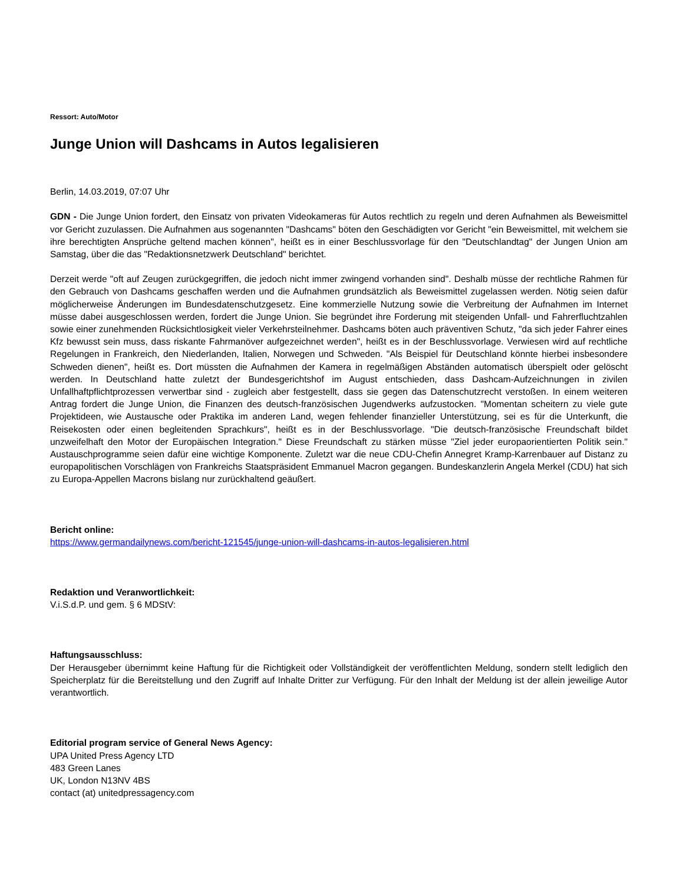Ressort: Auto/Motor
Junge Union will Dashcams in Autos legalisieren
Berlin, 14.03.2019, 07:07 Uhr
GDN - Die Junge Union fordert, den Einsatz von privaten Videokameras für Autos rechtlich zu regeln und deren Aufnahmen als Beweismittel vor Gericht zuzulassen. Die Aufnahmen aus sogenannten "Dashcams" böten den Geschädigten vor Gericht "ein Beweismittel, mit welchem sie ihre berechtigten Ansprüche geltend machen können", heißt es in einer Beschlussvorlage für den "Deutschlandtag" der Jungen Union am Samstag, über die das "Redaktionsnetzwerk Deutschland" berichtet.
Derzeit werde "oft auf Zeugen zurückgegriffen, die jedoch nicht immer zwingend vorhanden sind". Deshalb müsse der rechtliche Rahmen für den Gebrauch von Dashcams geschaffen werden und die Aufnahmen grundsätzlich als Beweismittel zugelassen werden. Nötig seien dafür möglicherweise Änderungen im Bundesdatenschutzgesetz. Eine kommerzielle Nutzung sowie die Verbreitung der Aufnahmen im Internet müsse dabei ausgeschlossen werden, fordert die Junge Union. Sie begründet ihre Forderung mit steigenden Unfall- und Fahrerfluchtzahlen sowie einer zunehmenden Rücksichtlosigkeit vieler Verkehrsteilnehmer. Dashcams böten auch präventiven Schutz, "da sich jeder Fahrer eines Kfz bewusst sein muss, dass riskante Fahrmanöver aufgezeichnet werden", heißt es in der Beschlussvorlage. Verwiesen wird auf rechtliche Regelungen in Frankreich, den Niederlanden, Italien, Norwegen und Schweden. "Als Beispiel für Deutschland könnte hierbei insbesondere Schweden dienen", heißt es. Dort müssten die Aufnahmen der Kamera in regelmäßigen Abständen automatisch überspielt oder gelöscht werden. In Deutschland hatte zuletzt der Bundesgerichtshof im August entschieden, dass Dashcam-Aufzeichnungen in zivilen Unfallhaftpflichtprozessen verwertbar sind - zugleich aber festgestellt, dass sie gegen das Datenschutzrecht verstoßen. In einem weiteren Antrag fordert die Junge Union, die Finanzen des deutsch-französischen Jugendwerks aufzustocken. "Momentan scheitern zu viele gute Projektideen, wie Austausche oder Praktika im anderen Land, wegen fehlender finanzieller Unterstützung, sei es für die Unterkunft, die Reisekosten oder einen begleitenden Sprachkurs", heißt es in der Beschlussvorlage. "Die deutsch-französische Freundschaft bildet unzweifelhaft den Motor der Europäischen Integration." Diese Freundschaft zu stärken müsse "Ziel jeder europaorientierten Politik sein." Austauschprogramme seien dafür eine wichtige Komponente. Zuletzt war die neue CDU-Chefin Annegret Kramp-Karrenbauer auf Distanz zu europapolitischen Vorschlägen von Frankreichs Staatspräsident Emmanuel Macron gegangen. Bundeskanzlerin Angela Merkel (CDU) hat sich zu Europa-Appellen Macrons bislang nur zurückhaltend geäußert.
Bericht online:
https://www.germandailynews.com/bericht-121545/junge-union-will-dashcams-in-autos-legalisieren.html
Redaktion und Veranwortlichkeit:
V.i.S.d.P. und gem. § 6 MDStV:
Haftungsausschluss:
Der Herausgeber übernimmt keine Haftung für die Richtigkeit oder Vollständigkeit der veröffentlichten Meldung, sondern stellt lediglich den Speicherplatz für die Bereitstellung und den Zugriff auf Inhalte Dritter zur Verfügung. Für den Inhalt der Meldung ist der allein jeweilige Autor verantwortlich.
Editorial program service of General News Agency:
UPA United Press Agency LTD
483 Green Lanes
UK, London N13NV 4BS
contact (at) unitedpressagency.com